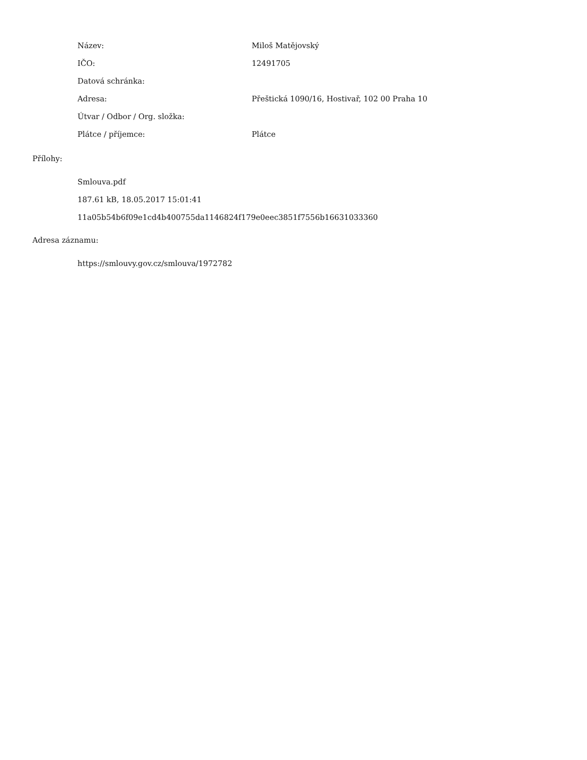| Název: | Miloš Matějovský |
| IČO: | 12491705 |
| Datová schránka: | |
| Adresa: | Přeštická 1090/16, Hostivař, 102 00 Praha 10 |
| Útvar / Odbor / Org. složka: | |
| Plátce / příjemce: | Plátce |
Přílohy:
Smlouva.pdf
187.61 kB, 18.05.2017 15:01:41
11a05b54b6f09e1cd4b400755da1146824f179e0eec3851f7556b16631033360
Adresa záznamu:
https://smlouvy.gov.cz/smlouva/1972782